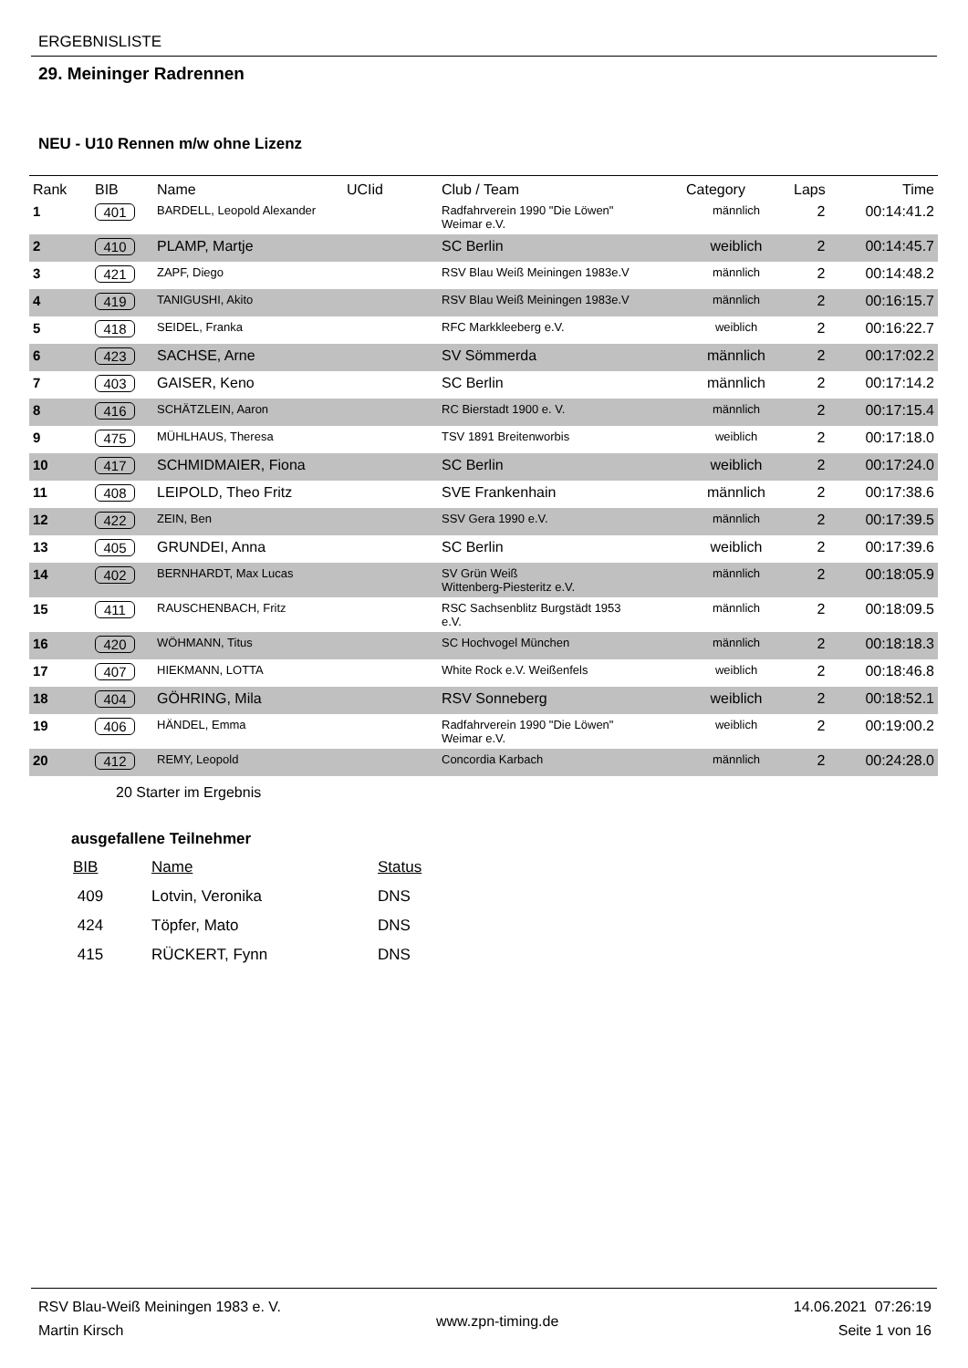ERGEBNISLISTE
29. Meininger Radrennen
NEU - U10 Rennen m/w ohne Lizenz
| Rank | BIB | Name | UCIid | Club / Team | Category | Laps | Time |
| --- | --- | --- | --- | --- | --- | --- | --- |
| 1 | 401 | BARDELL, Leopold Alexander | | Radfahrverein 1990 "Die Löwen" Weimar e.V. | männlich | 2 | 00:14:41.2 |
| 2 | 410 | PLAMP, Martje | | SC Berlin | weiblich | 2 | 00:14:45.7 |
| 3 | 421 | ZAPF, Diego | | RSV Blau Weiß Meiningen 1983e.V | männlich | 2 | 00:14:48.2 |
| 4 | 419 | TANIGUSHI, Akito | | RSV Blau Weiß Meiningen 1983e.V | männlich | 2 | 00:16:15.7 |
| 5 | 418 | SEIDEL, Franka | | RFC Markkleeberg e.V. | weiblich | 2 | 00:16:22.7 |
| 6 | 423 | SACHSE, Arne | | SV Sömmerda | männlich | 2 | 00:17:02.2 |
| 7 | 403 | GAISER, Keno | | SC Berlin | männlich | 2 | 00:17:14.2 |
| 8 | 416 | SCHÄTZLEIN, Aaron | | RC Bierstadt 1900 e. V. | männlich | 2 | 00:17:15.4 |
| 9 | 475 | MÜHLHAUS, Theresa | | TSV 1891 Breitenworbis | weiblich | 2 | 00:17:18.0 |
| 10 | 417 | SCHMIDMAIER, Fiona | | SC Berlin | weiblich | 2 | 00:17:24.0 |
| 11 | 408 | LEIPOLD, Theo Fritz | | SVE Frankenhain | männlich | 2 | 00:17:38.6 |
| 12 | 422 | ZEIN, Ben | | SSV Gera 1990 e.V. | männlich | 2 | 00:17:39.5 |
| 13 | 405 | GRUNDEI, Anna | | SC Berlin | weiblich | 2 | 00:17:39.6 |
| 14 | 402 | BERNHARDT, Max Lucas | | SV Grün Weiß Wittenberg-Piesteritz e.V. | männlich | 2 | 00:18:05.9 |
| 15 | 411 | RAUSCHENBACH, Fritz | | RSC Sachsenblitz Burgstädt 1953 e.V. | männlich | 2 | 00:18:09.5 |
| 16 | 420 | WÖHMANN, Titus | | SC Hochvogel München | männlich | 2 | 00:18:18.3 |
| 17 | 407 | HIEKMANN, LOTTA | | White Rock e.V. Weißenfels | weiblich | 2 | 00:18:46.8 |
| 18 | 404 | GÖHRING, Mila | | RSV Sonneberg | weiblich | 2 | 00:18:52.1 |
| 19 | 406 | HÄNDEL, Emma | | Radfahrverein 1990 "Die Löwen" Weimar e.V. | weiblich | 2 | 00:19:00.2 |
| 20 | 412 | REMY, Leopold | | Concordia Karbach | männlich | 2 | 00:24:28.0 |
20 Starter im Ergebnis
ausgefallene Teilnehmer
| BIB | Name | Status |
| --- | --- | --- |
| 409 | Lotvin, Veronika | DNS |
| 424 | Töpfer, Mato | DNS |
| 415 | RÜCKERT, Fynn | DNS |
RSV Blau-Weiß Meiningen 1983 e. V.
Martin Kirsch
www.zpn-timing.de
14.06.2021 07:26:19
Seite 1 von 16